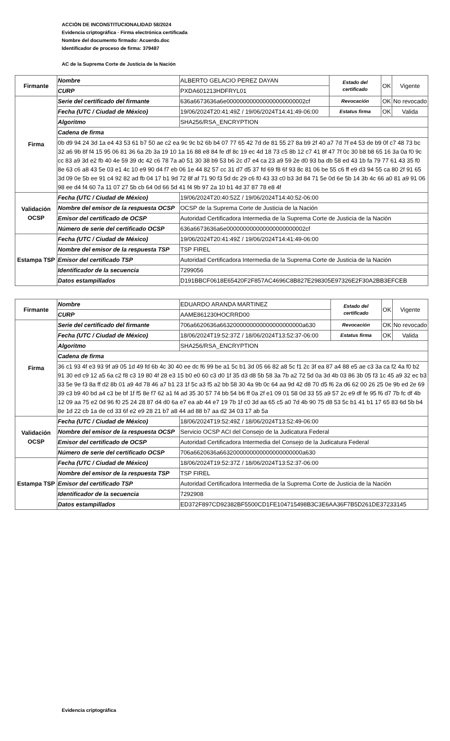ACCIÓN DE INCONSTITUCIONALIDAD 58/2024
Evidencia criptográfica · Firma electrónica certificada
Nombre del documento firmado: Acuerdo.doc
Identificador de proceso de firma: 379487
AC de la Suprema Corte de Justicia de la Nación
| Firmante | Nombre | ALBERTO GELACIO PEREZ DAYAN | Estado del certificado | OK | Vigente |
| | CURP | PXDA601213HDFRYL01 | | | |
| Firma | Serie del certificado del firmante | 636a6673636a6e000000000000000000000002cf | Revocación | OK | No revocado |
| | Fecha (UTC / Ciudad de México) | 19/06/2024T20:41:49Z / 19/06/2024T14:41:49-06:00 | Estatus firma | OK | Valida |
| | Algoritmo | SHA256/RSA_ENCRYPTION | | | |
| | Cadena de firma | | | | |
| | 0b d9 94 24 3d 1a e4 43 53 61 b7 50 ae c2 ea 9c 9c b2 6b b4 07 77 65 42 7d de 81 55 27 8a b9 2f 40 a7 7d 7f e4 53 de b9 0f c7 48 73 bc 32 a6 9b 8f f4 15 95 06 81 36 6a 2b 3a 19 10 1a 16 88 e8 84 fe df 8c 19 ec 4d 18 73 c5 8b 12 c7 41 8f 47 7f 0c 30 b8 b8 65 16 3a 0a f0 9c cc 83 a9 3d e2 fb 40 4e 59 39 dc 42 c6 78 7a a0 51 30 38 b9 53 b6 2c d7 e4 ca 23 a9 59 2e d0 93 ba db 58 ed 43 1b fa 79 77 61 43 35 f0 8e 63 c6 a8 43 5e 03 e1 4c 10 e9 90 d4 f7 eb 06 1e 44 82 57 cc 31 d7 d5 37 fd 69 f8 6f 93 8c 81 06 be 55 c6 ff e9 d3 94 55 ca 80 2f 91 65 3d 09 0e 5b ee 91 c4 92 82 ad fb 04 17 b1 9d 72 8f af 71 90 f3 5d dc 29 c6 f0 43 33 c0 b3 3d 84 71 5e 0d 6e 5b 14 3b 4c 66 a0 81 a9 91 06 98 ee d4 f4 60 7a 11 07 27 5b cb 64 0d 66 5d 41 f4 9b 97 2a 10 b1 4d 37 87 78 e8 4f | | | | |
| Validación OCSP | Fecha (UTC / Ciudad de México) | 19/06/2024T20:40:52Z / 19/06/2024T14:40:52-06:00 | | | |
| | Nombre del emisor de la respuesta OCSP | OCSP de la Suprema Corte de Justicia de la Nación | | | |
| | Emisor del certificado de OCSP | Autoridad Certificadora Intermedia de la Suprema Corte de Justicia de la Nación | | | |
| | Número de serie del certificado OCSP | 636a6673636a6e000000000000000000000002cf | | | |
| Estampa TSP | Fecha (UTC / Ciudad de México) | 19/06/2024T20:41:49Z / 19/06/2024T14:41:49-06:00 | | | |
| | Nombre del emisor de la respuesta TSP | TSP FIREL | | | |
| | Emisor del certificado TSP | Autoridad Certificadora Intermedia de la Suprema Corte de Justicia de la Nación | | | |
| | Identificador de la secuencia | 7299056 | | | |
| | Datos estampillados | D191BBCF0618E65420F2F857AC4696C8B827E298305E97326E2F30A2BB3EFCEB | | | |
| Firmante | Nombre | EDUARDO ARANDA MARTINEZ | Estado del certificado | OK | Vigente |
| | CURP | AAME861230HOCRRD00 | | | |
| Firma | Serie del certificado del firmante | 706a6620636a6632000000000000000000000a630 | Revocación | OK | No revocado |
| | Fecha (UTC / Ciudad de México) | 18/06/2024T19:52:37Z / 18/06/2024T13:52:37-06:00 | Estatus firma | OK | Valida |
| | Algoritmo | SHA256/RSA_ENCRYPTION | | | |
| | Cadena de firma | | | | |
| | 36 c1 93 4f e3 93 9f a9 05 1d 49 fd 6b 4c 30 40 ee dc f6 99 be a1 5c b1 3d 05 66 82 a8 5c f1 2c 3f ea 87 a4 88 e5 ae c3 3a ca f2 4a f0 b2 91 30 ed c9 12 a5 6a c2 f8 c3 19 80 4f 28 e3 15 b0 e0 60 c3 d0 1f 35 d3 d8 5b 58 3a 7b a2 72 5d 0a 3d 4b 03 86 3b 05 f3 1c 45 a9 32 ec b3 33 5e 9e f3 8a ff d2 8b 01 a9 4d 78 46 a7 b1 23 1f 5c a3 f5 a2 bb 58 30 4a 9b 0c 64 aa 9d 42 d8 70 d5 f6 2a d6 62 00 26 25 0e 9b ed 2e 69 39 c3 b9 40 bd a4 c3 be bf 1f f5 8e f7 62 a1 f4 ad 35 30 57 74 bb 54 b6 ff 0a 2f e1 09 01 58 0d 33 55 a9 57 2c e9 df fe 95 f6 d7 7b fc df 4b 12 09 aa 75 e2 0d 96 f0 25 24 28 87 d4 d0 6a e7 ea ab 44 e7 19 7b 1f c0 3d aa 65 c5 a0 7d 4b 90 75 d8 53 5c b1 41 b1 17 65 83 6d 5b b4 8e 1d 22 cb 1a de cd 33 6f e2 e9 28 21 b7 a8 44 ad 88 b7 aa d2 34 03 17 ab 5a | | | | |
| Validación OCSP | Fecha (UTC / Ciudad de México) | 18/06/2024T19:52:49Z / 18/06/2024T13:52:49-06:00 | | | |
| | Nombre del emisor de la respuesta OCSP | Servicio OCSP ACI del Consejo de la Judicatura Federal | | | |
| | Emisor del certificado de OCSP | Autoridad Certificadora Intermedia del Consejo de la Judicatura Federal | | | |
| | Número de serie del certificado OCSP | 706a6620636a6632000000000000000000000a630 | | | |
| Estampa TSP | Fecha (UTC / Ciudad de México) | 18/06/2024T19:52:37Z / 18/06/2024T13:52:37-06:00 | | | |
| | Nombre del emisor de la respuesta TSP | TSP FIREL | | | |
| | Emisor del certificado TSP | Autoridad Certificadora Intermedia de la Suprema Corte de Justicia de la Nación | | | |
| | Identificador de la secuencia | 7292908 | | | |
| | Datos estampillados | ED372F897CD92382BF5500CD1FE104715498B3C3E6AA36F7B5D261DE37233145 | | | |
Evidencia criptográfica